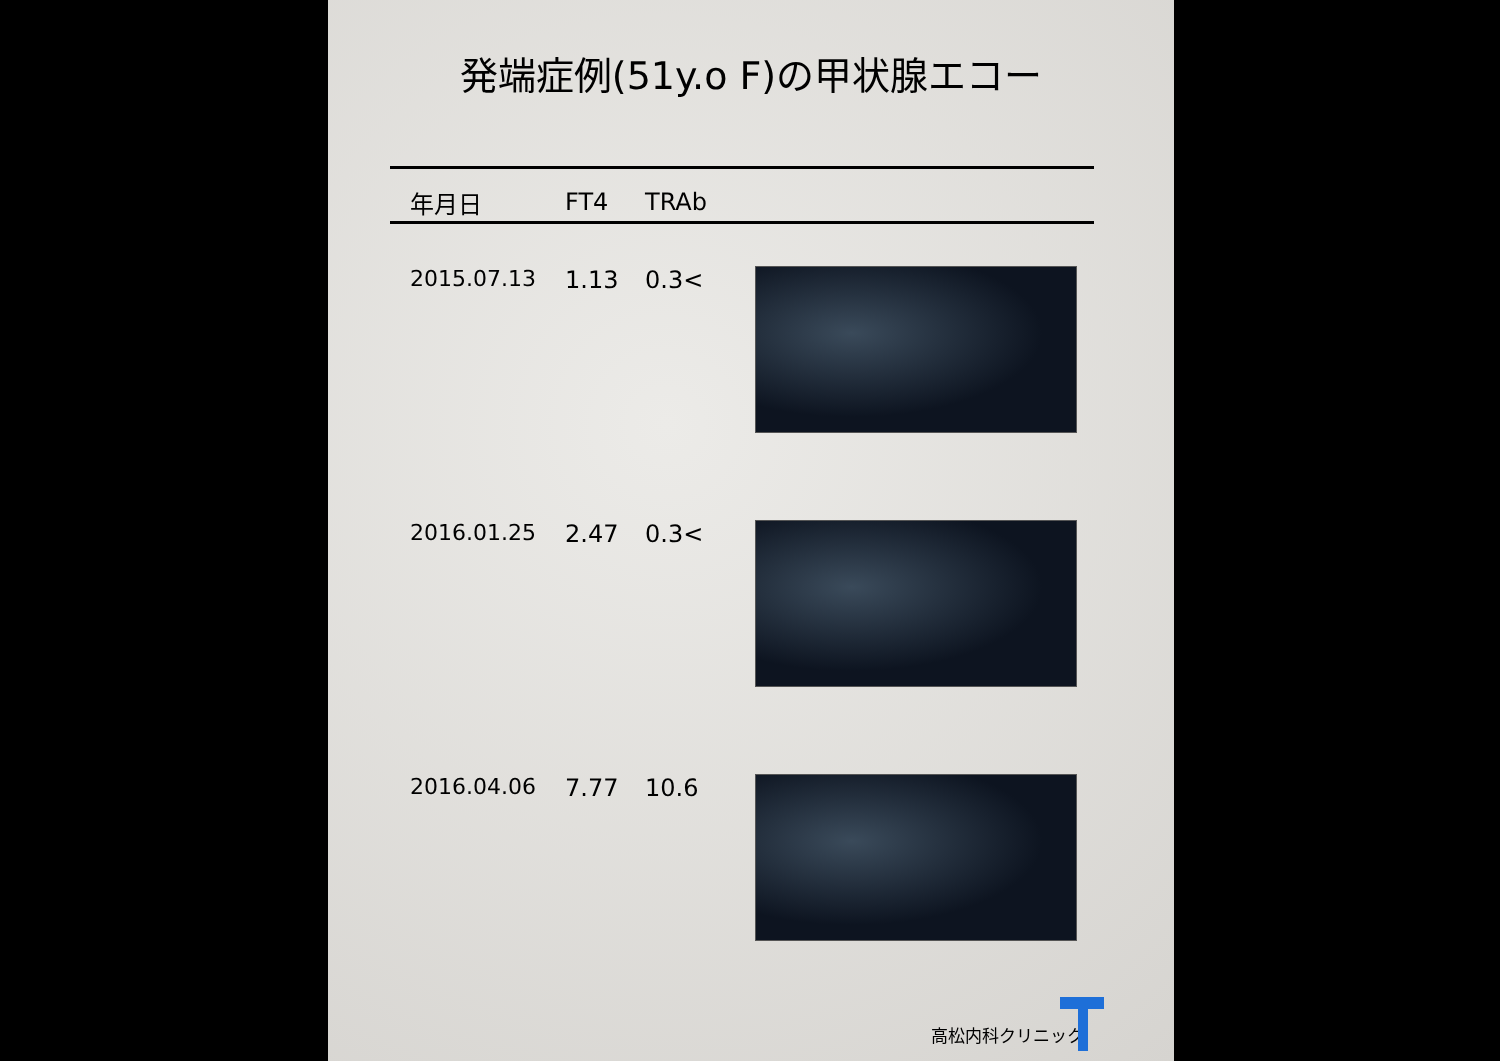発端症例(51y.o F)の甲状腺エコー
| 年月日 | FT4 | TRAb | |
| --- | --- | --- | --- |
| 2015.07.13 | 1.13 | 0.3< | |
| 2016.01.25 | 2.47 | 0.3< | |
| 2016.04.06 | 7.77 | 10.6 | |
高松内科クリニック